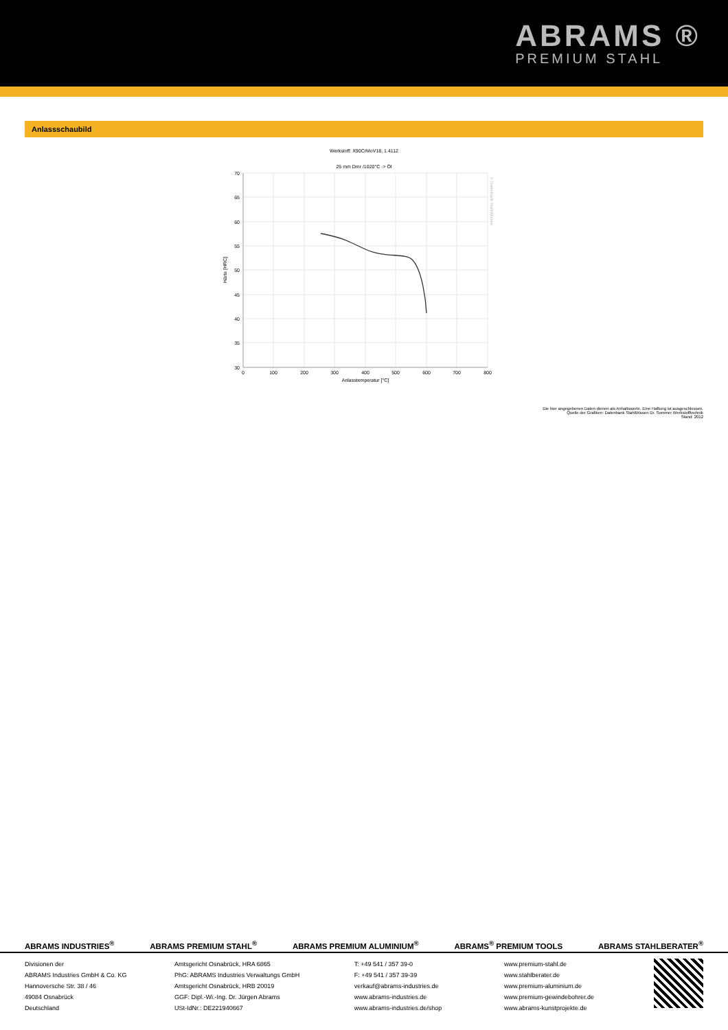ABRAMS ®
PREMIUM STAHL
Anlassschaubild
Werkstoff: X90CrMoV18, 1.4112
25 mm Dmr /1020°C -> Öl
70
65
60
55
50
45
40
35
30
0
100
200
300
400
500
600
700
800
Anlasstemperatur [°C]
Härte [HRC]
© Datenbank StahlWissen
Die hier angegebenen Daten dienen als Anhaltswerte. Eine Haftung ist ausgeschlossen.
Quelle der Grafiken: Datenbank StahlWissen Dr. Sommer Werkstofftechnik
Stand: 2012
ABRAMS INDUSTRIES<sup>®</sup> ABRAMS PREMIUM STAHL<sup>®</sup> ABRAMS PREMIUM ALUMINIUM<sup>®</sup> ABRAMS<sup>®</sup> PREMIUM TOOLS ABRAMS STAHLBERATER<sup>®</sup>
Divisionen der
ABRAMS Industries GmbH & Co. KG
Hannoversche Str. 38 / 46
49084 Osnabrück
Deutschland
Amtsgericht Osnabrück, HRA 6865
PhG: ABRAMS Industries Verwaltungs GmbH
Amtsgericht Osnabrück, HRB 20019
GGF: Dipl.-Wi.-Ing. Dr. Jürgen Abrams
USt-IdNr.: DE221940667
T: +49 541 / 357 39-0
F: +49 541 / 357 39-39
verkauf@abrams-industries.de
www.abrams-industries.de
www.abrams-industries.de/shop
www.premium-stahl.de
www.stahlberater.de
www.premium-aluminium.de
www.premium-gewindebohrer.de
www.abrams-kunstprojekte.de